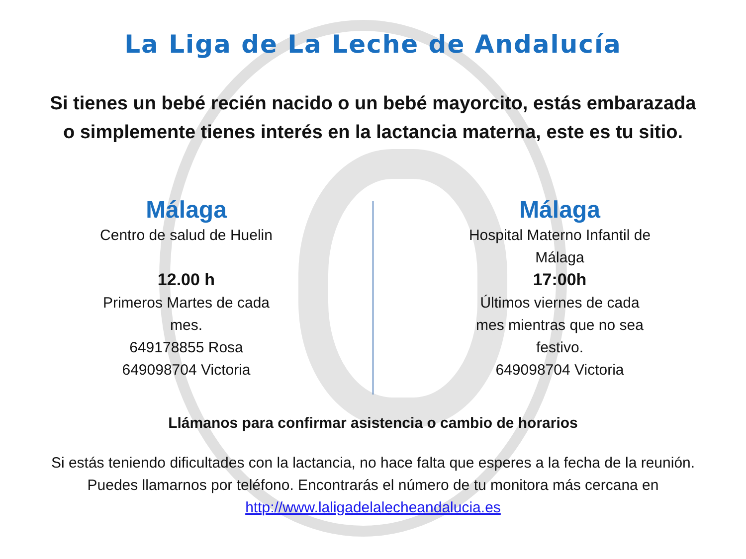La Liga de La Leche de Andalucía
Si tienes un bebé recién nacido o un bebé mayorcito, estás embarazada
o simplemente tienes interés en la lactancia materna, este es tu sitio.
Málaga
Centro de salud de Huelin
12.00 h
Primeros Martes de cada
mes.
649178855 Rosa
649098704 Victoria
Málaga
Hospital Materno Infantil de
Málaga
17:00h
Últimos viernes de cada
mes mientras que no sea
festivo.
649098704 Victoria
Llámanos para confirmar asistencia o cambio de horarios
Si estás teniendo dificultades con la lactancia, no hace falta que esperes a la fecha de la reunión.
Puedes llamarnos por teléfono. Encontrarás el número de tu monitora más cercana en
http://www.laligadelalecheandalucia.es